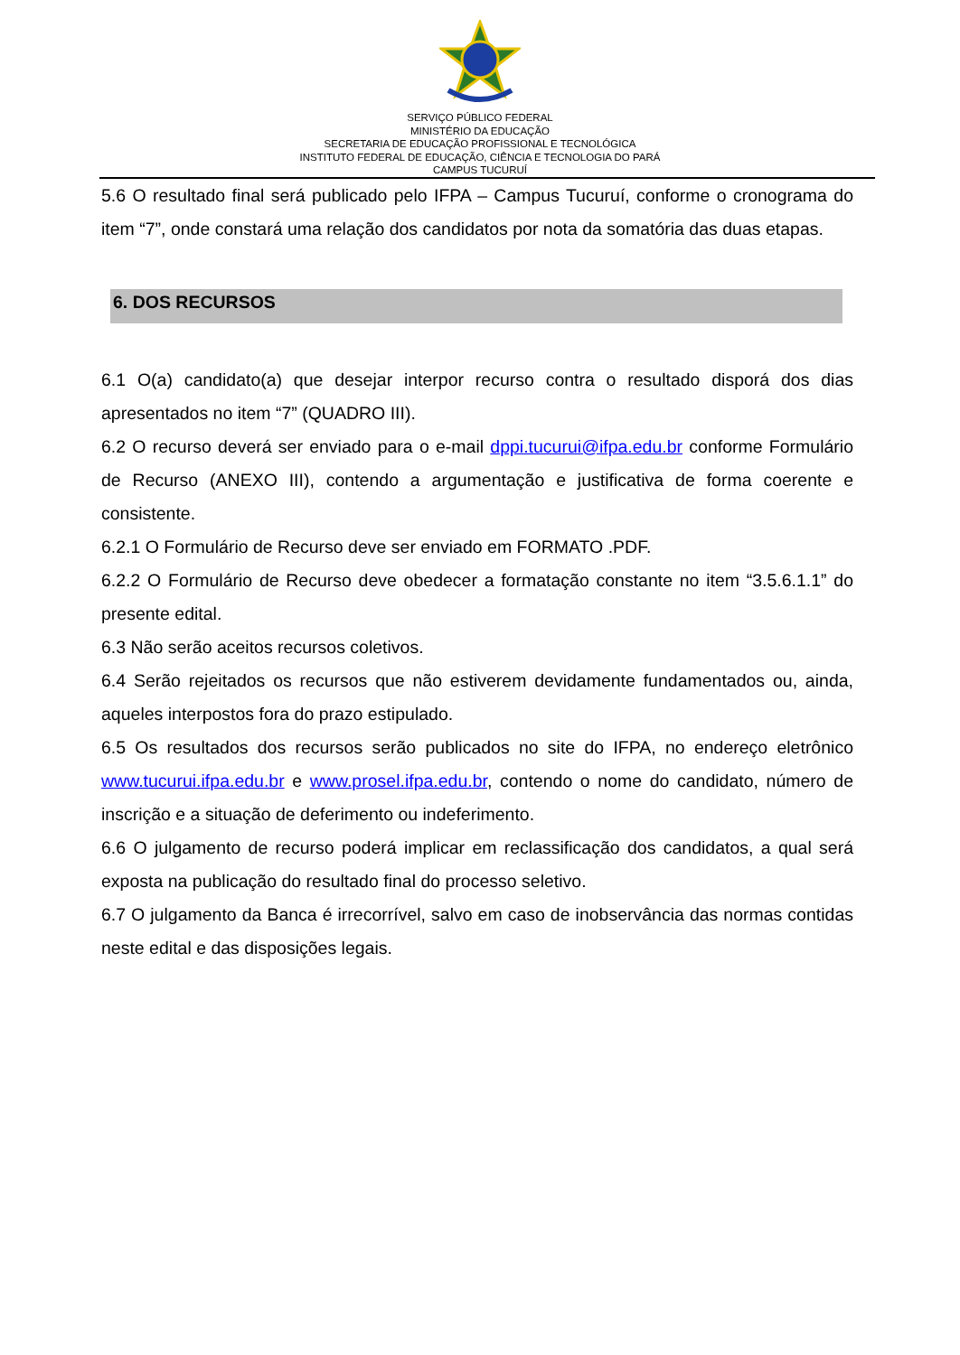SERVIÇO PÚBLICO FEDERAL
MINISTÉRIO DA EDUCAÇÃO
SECRETARIA DE EDUCAÇÃO PROFISSIONAL E TECNOLÓGICA
INSTITUTO FEDERAL DE EDUCAÇÃO, CIÊNCIA E TECNOLOGIA DO PARÁ
CAMPUS TUCURUÍ
5.6 O resultado final será publicado pelo IFPA – Campus Tucuruí, conforme o cronograma do item “7”, onde constará uma relação dos candidatos por nota da somatória das duas etapas.
6. DOS RECURSOS
6.1 O(a) candidato(a) que desejar interpor recurso contra o resultado disporá dos dias apresentados no item “7” (QUADRO III).
6.2 O recurso deverá ser enviado para o e-mail dppi.tucurui@ifpa.edu.br conforme Formulário de Recurso (ANEXO III), contendo a argumentação e justificativa de forma coerente e consistente.
6.2.1 O Formulário de Recurso deve ser enviado em FORMATO .PDF.
6.2.2 O Formulário de Recurso deve obedecer a formatação constante no item “3.5.6.1.1” do presente edital.
6.3 Não serão aceitos recursos coletivos.
6.4 Serão rejeitados os recursos que não estiverem devidamente fundamentados ou, ainda, aqueles interpostos fora do prazo estipulado.
6.5 Os resultados dos recursos serão publicados no site do IFPA, no endereço eletrônico www.tucurui.ifpa.edu.br e www.prosel.ifpa.edu.br, contendo o nome do candidato, número de inscrição e a situação de deferimento ou indeferimento.
6.6 O julgamento de recurso poderá implicar em reclassificação dos candidatos, a qual será exposta na publicação do resultado final do processo seletivo.
6.7 O julgamento da Banca é irrecorrível, salvo em caso de inobservância das normas contidas neste edital e das disposições legais.